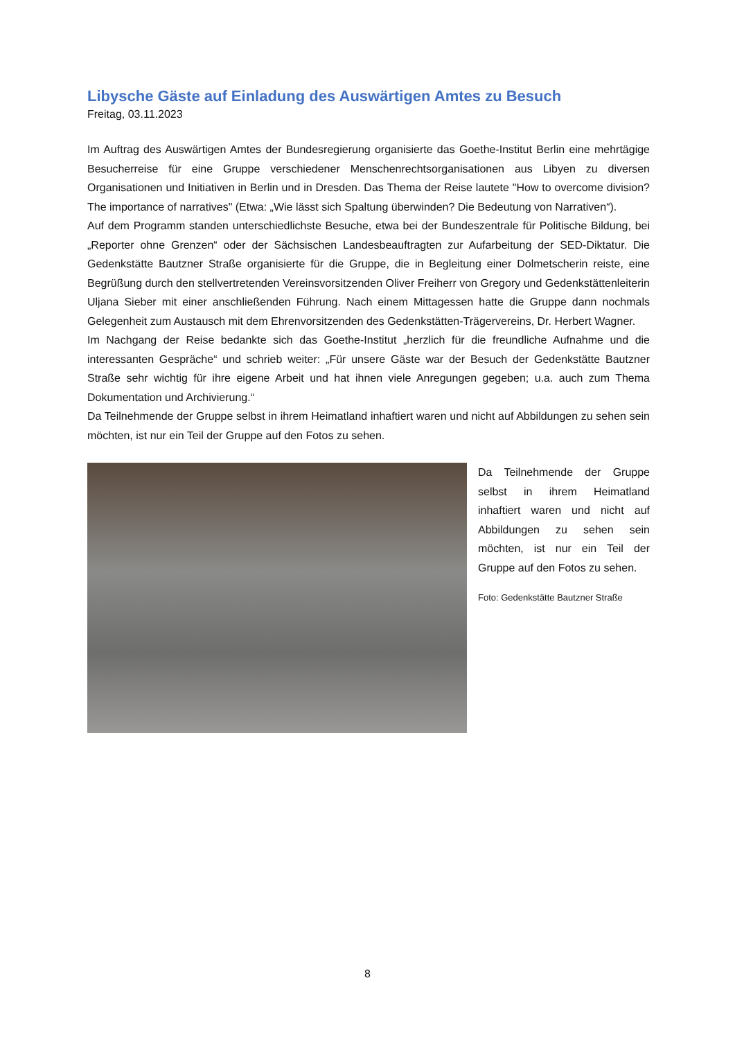Libysche Gäste auf Einladung des Auswärtigen Amtes zu Besuch
Freitag, 03.11.2023
Im Auftrag des Auswärtigen Amtes der Bundesregierung organisierte das Goethe-Institut Berlin eine mehrtägige Besucherreise für eine Gruppe verschiedener Menschenrechtsorganisationen aus Libyen zu diversen Organisationen und Initiativen in Berlin und in Dresden. Das Thema der Reise lautete "How to overcome division? The importance of narratives" (Etwa: „Wie lässt sich Spaltung überwinden? Die Bedeutung von Narrativen“).
Auf dem Programm standen unterschiedlichste Besuche, etwa bei der Bundeszentrale für Politische Bildung, bei „Reporter ohne Grenzen“ oder der Sächsischen Landesbeauftragten zur Aufarbeitung der SED-Diktatur. Die Gedenkstätte Bautzner Straße organisierte für die Gruppe, die in Begleitung einer Dolmetscherin reiste, eine Begrüßung durch den stellvertretenden Vereinsvorsitzenden Oliver Freiherr von Gregory und Gedenkstättenleiterin Uljana Sieber mit einer anschließenden Führung. Nach einem Mittagessen hatte die Gruppe dann nochmals Gelegenheit zum Austausch mit dem Ehrenvorsitzenden des Gedenkstätten-Trägervereins, Dr. Herbert Wagner.
Im Nachgang der Reise bedankte sich das Goethe-Institut „herzlich für die freundliche Aufnahme und die interessanten Gespräche“ und schrieb weiter: „Für unsere Gäste war der Besuch der Gedenkstätte Bautzner Straße sehr wichtig für ihre eigene Arbeit und hat ihnen viele Anregungen gegeben; u.a. auch zum Thema Dokumentation und Archivierung.“
Da Teilnehmende der Gruppe selbst in ihrem Heimatland inhaftiert waren und nicht auf Abbildungen zu sehen sein möchten, ist nur ein Teil der Gruppe auf den Fotos zu sehen.
Da Teilnehmende der Gruppe selbst in ihrem Heimatland inhaftiert waren und nicht auf Abbildungen zu sehen sein möchten, ist nur ein Teil der Gruppe auf den Fotos zu sehen.
Foto: Gedenkstätte Bautzner Straße
8